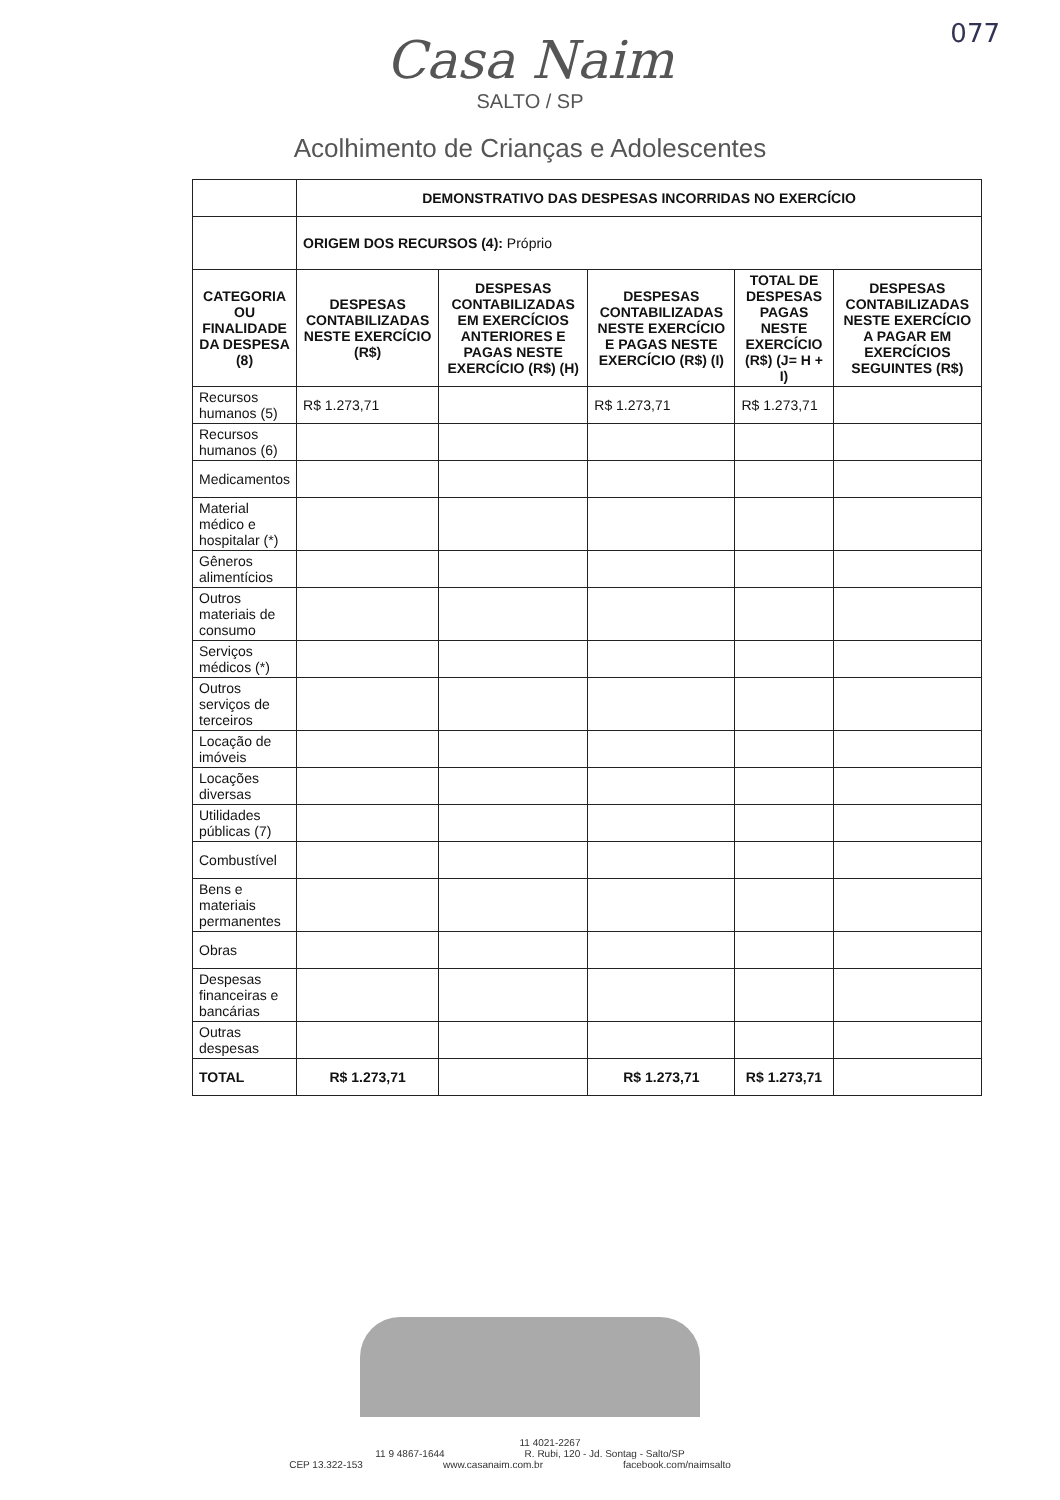077
Casa Naim
SALTO / SP
Acolhimento de Crianças e Adolescentes
| | DEMONSTRATIVO DAS DESPESAS INCORRIDAS NO EXERCÍCIO | | | | |
| | ORIGEM DOS RECURSOS (4): Próprio | | | | |
| CATEGORIA OU FINALIDADE DA DESPESA (8) | DESPESAS CONTABILIZADAS NESTE EXERCÍCIO (R$) | DESPESAS CONTABILIZADAS EM EXERCÍCIOS ANTERIORES E PAGAS NESTE EXERCÍCIO (R$) (H) | DESPESAS CONTABILIZADAS NESTE EXERCÍCIO E PAGAS NESTE EXERCÍCIO (R$) (I) | TOTAL DE DESPESAS PAGAS NESTE EXERCÍCIO (R$) (J= H + I) | DESPESAS CONTABILIZADAS NESTE EXERCÍCIO A PAGAR EM EXERCÍCIOS SEGUINTES (R$) |
| Recursos humanos (5) | R$ 1.273,71 | | R$ 1.273,71 | R$ 1.273,71 | |
| Recursos humanos (6) | | | | | |
| Medicamentos | | | | | |
| Material médico e hospitalar (*) | | | | | |
| Gêneros alimentícios | | | | | |
| Outros materiais de consumo | | | | | |
| Serviços médicos (*) | | | | | |
| Outros serviços de terceiros | | | | | |
| Locação de imóveis | | | | | |
| Locações diversas | | | | | |
| Utilidades públicas (7) | | | | | |
| Combustível | | | | | |
| Bens e materiais permanentes | | | | | |
| Obras | | | | | |
| Despesas financeiras e bancárias | | | | | |
| Outras despesas | | | | | |
| TOTAL | R$ 1.273,71 | | R$ 1.273,71 | R$ 1.273,71 | |
11 4021-2267
11 9 4867-1644 R. Rubi, 120 - Jd. Sontag - Salto/SP
CEP 13.322-153 www.casanaim.com.br facebook.com/naimsalto